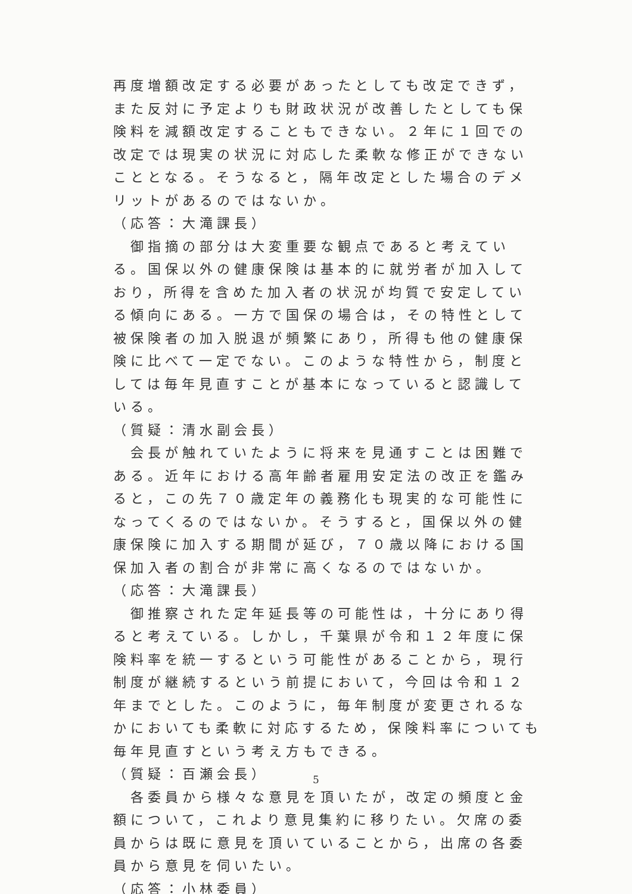再度増額改定する必要があったとしても改定できず，また反対に予定よりも財政状況が改善したとしても保険料を減額改定することもできない。２年に１回での改定では現実の状況に対応した柔軟な修正ができないこととなる。そうなると，隔年改定とした場合のデメリットがあるのではないか。
（応答：大滝課長）
　御指摘の部分は大変重要な観点であると考えている。国保以外の健康保険は基本的に就労者が加入しており，所得を含めた加入者の状況が均質で安定している傾向にある。一方で国保の場合は，その特性として被保険者の加入脱退が頻繁にあり，所得も他の健康保険に比べて一定でない。このような特性から，制度としては毎年見直すことが基本になっていると認識している。
（質疑：清水副会長）
　会長が触れていたように将来を見通すことは困難である。近年における高年齢者雇用安定法の改正を鑑みると，この先７０歳定年の義務化も現実的な可能性になってくるのではないか。そうすると，国保以外の健康保険に加入する期間が延び，７０歳以降における国保加入者の割合が非常に高くなるのではないか。
（応答：大滝課長）
　御推察された定年延長等の可能性は，十分にあり得ると考えている。しかし，千葉県が令和１２年度に保険料率を統一するという可能性があることから，現行制度が継続するという前提において，今回は令和１２年までとした。このように，毎年制度が変更されるなかにおいても柔軟に対応するため，保険料率についても毎年見直すという考え方もできる。
（質疑：百瀬会長）
　各委員から様々な意見を頂いたが，改定の頻度と金額について，これより意見集約に移りたい。欠席の委員からは既に意見を頂いていることから，出席の各委員から意見を伺いたい。
（応答：小林委員）
5